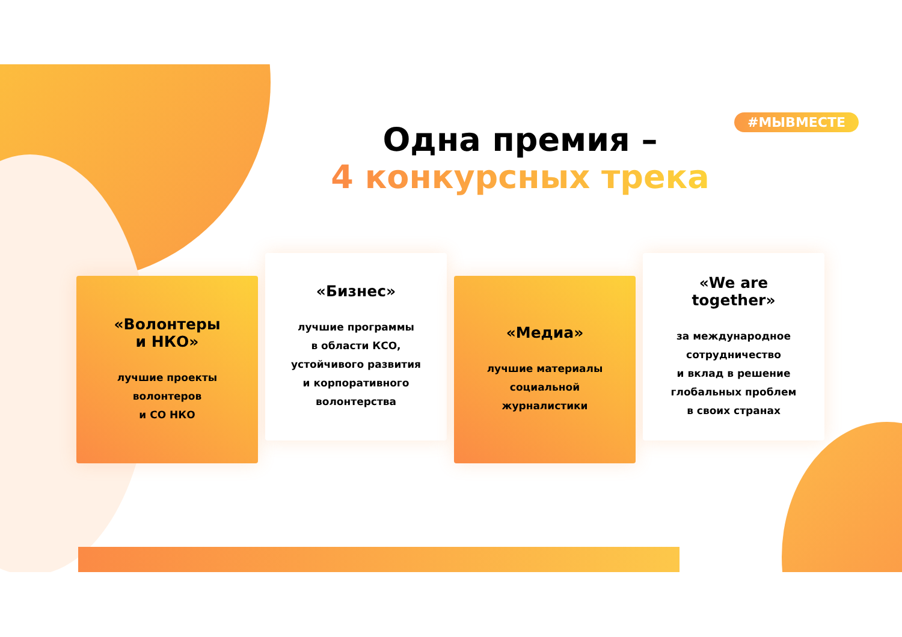#МЫВМЕСТЕ
Одна премия –
4 конкурсных трека
«Волонтеры
и НКО»
лучшие проекты
волонтеров
и СО НКО
«Бизнес»
лучшие программы
в области КСО,
устойчивого развития
и корпоративного
волонтерства
«Медиа»
лучшие материалы
социальной
журналистики
«We are
together»
за международное
сотрудничество
и вклад в решение
глобальных проблем
в своих странах